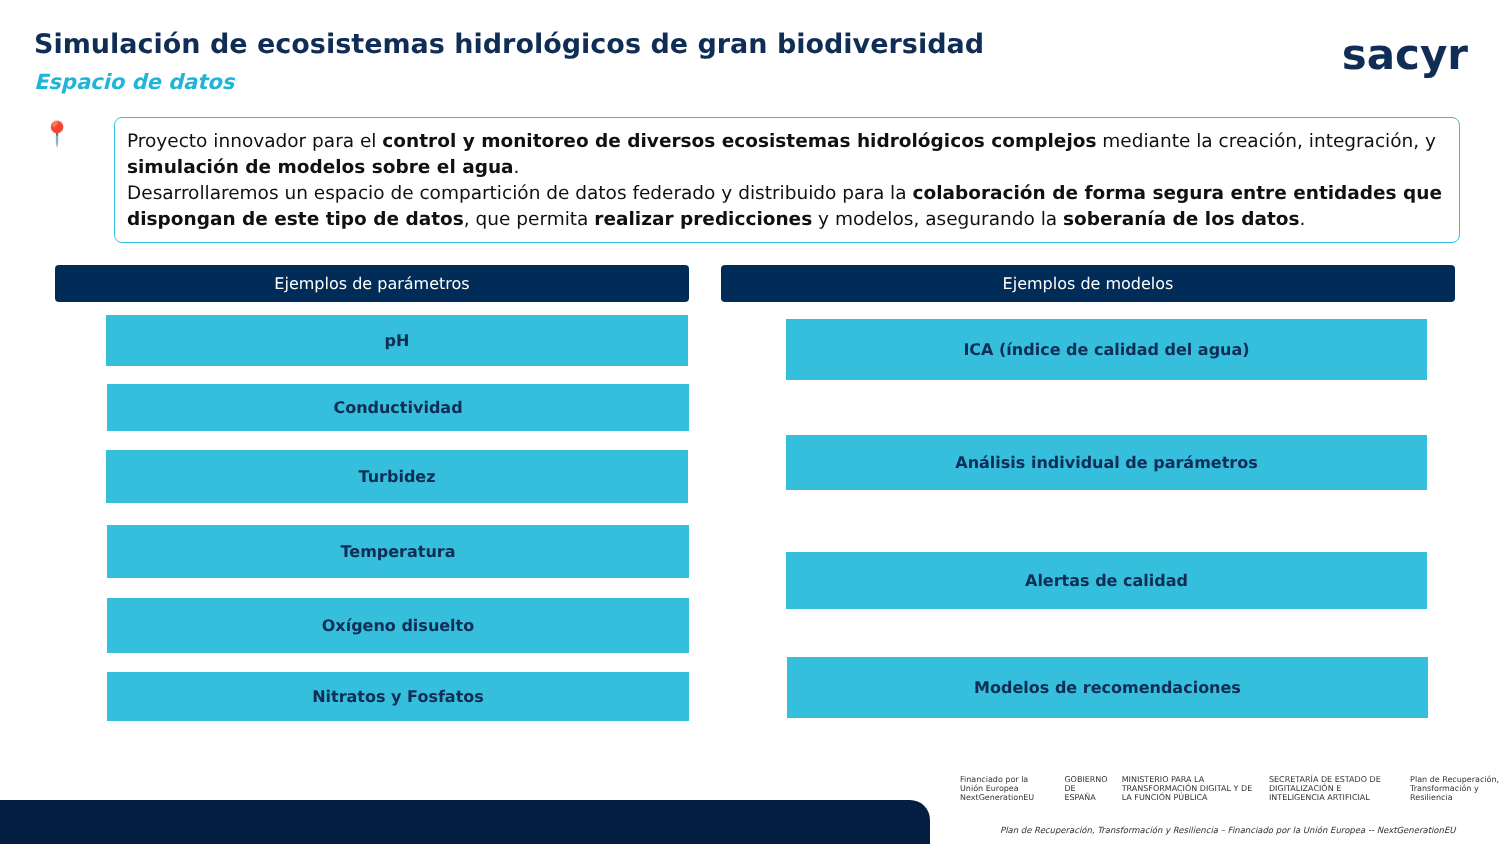Simulación de ecosistemas hidrológicos de gran biodiversidad
Espacio de datos
sacyr
📍
Proyecto innovador para el control y monitoreo de diversos ecosistemas hidrológicos complejos mediante la creación, integración, y simulación de modelos sobre el agua.
Desarrollaremos un espacio de compartición de datos federado y distribuido para la colaboración de forma segura entre entidades que dispongan de este tipo de datos, que permita realizar predicciones y modelos, asegurando la soberanía de los datos.
Ejemplos de parámetros Ejemplos de modelos
pH
Conductividad
Turbidez
Temperatura
Oxígeno disuelto
Nitratos y Fosfatos
ICA (índice de calidad del agua)
Análisis individual de parámetros
Alertas de calidad
Modelos de recomendaciones
Financiado por la Unión Europea NextGenerationEU GOBIERNO DE ESPAÑA MINISTERIO PARA LA TRANSFORMACIÓN DIGITAL Y DE LA FUNCIÓN PÚBLICA SECRETARÍA DE ESTADO DE DIGITALIZACIÓN E INTELIGENCIA ARTIFICIAL Plan de Recuperación, Transformación y Resiliencia
Plan de Recuperación, Transformación y Resiliencia – Financiado por la Unión Europea -- NextGenerationEU